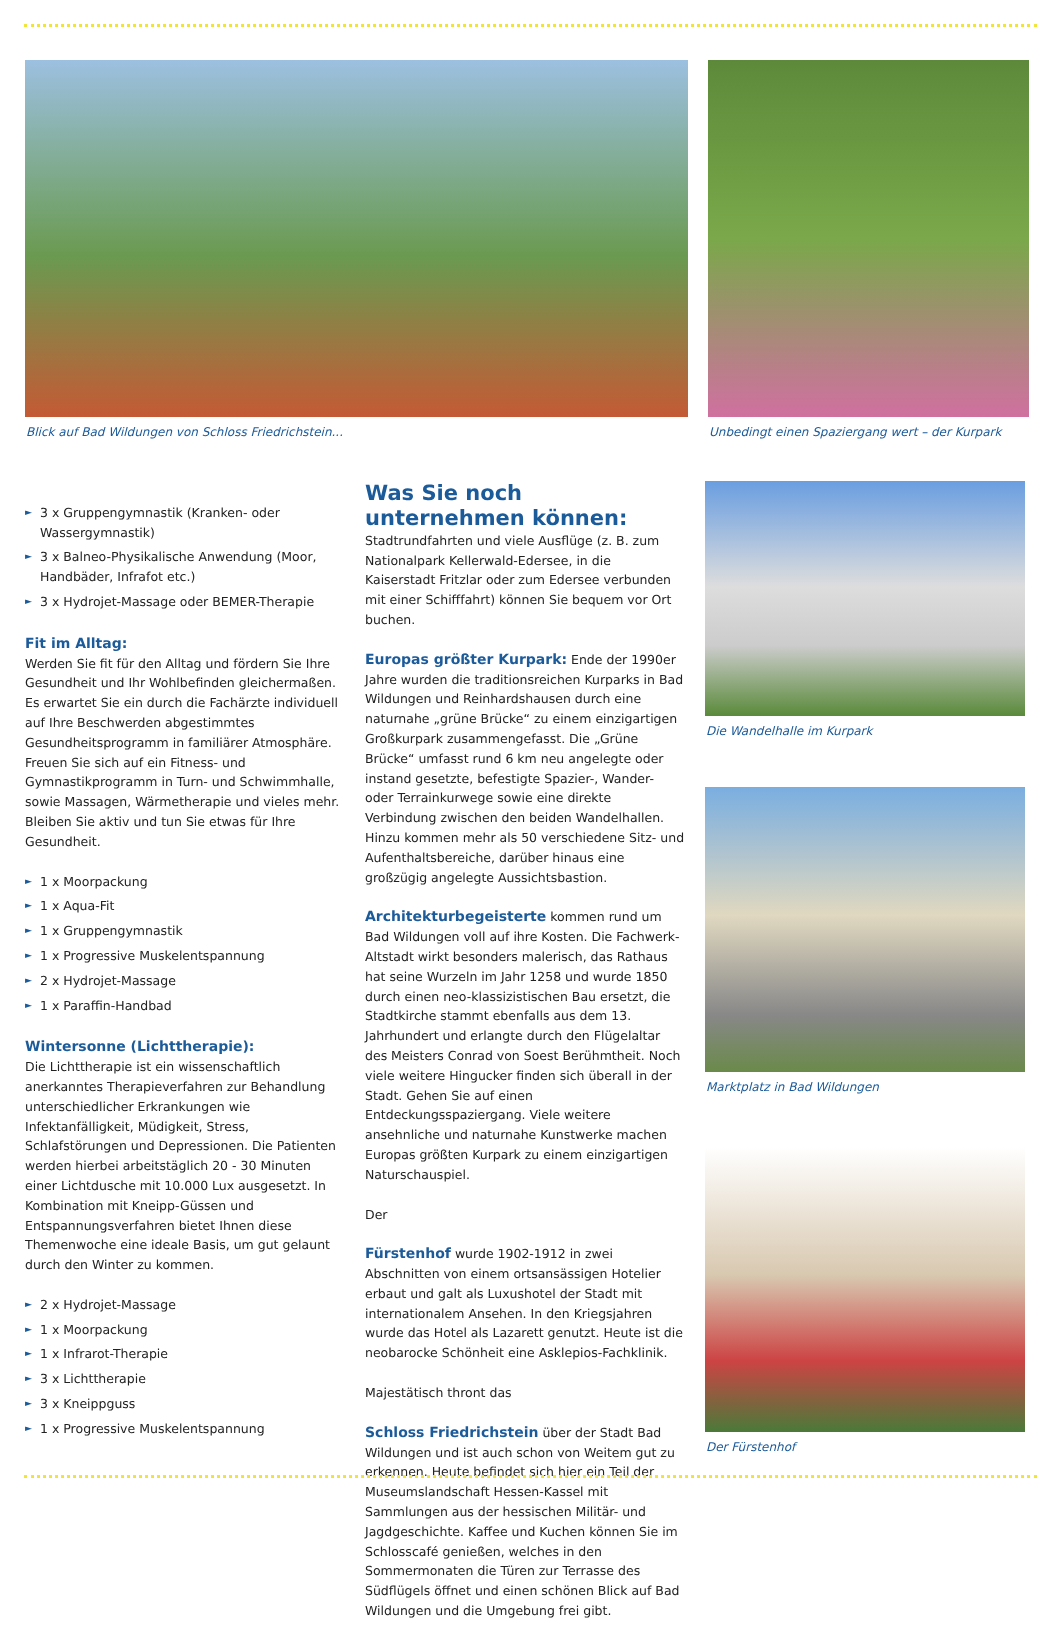Blick auf Bad Wildungen von Schloss Friedrichstein...
Unbedingt einen Spaziergang wert – der Kurpark
► 3 x Gruppengymnastik (Kranken- oder Wassergymnastik)
► 3 x Balneo-Physikalische Anwendung (Moor, Handbäder, Infrafot etc.)
► 3 x Hydrojet-Massage oder BEMER-Therapie
Fit im Alltag:
Werden Sie fit für den Alltag und fördern Sie Ihre Gesundheit und Ihr Wohlbefinden gleichermaßen. Es erwartet Sie ein durch die Fachärzte individuell auf Ihre Beschwerden abgestimmtes Gesundheitsprogramm in familiärer Atmosphäre. Freuen Sie sich auf ein Fitness- und Gymnastikprogramm in Turn- und Schwimmhalle, sowie Massagen, Wärmetherapie und vieles mehr. Bleiben Sie aktiv und tun Sie etwas für Ihre Gesundheit.
► 1 x Moorpackung
► 1 x Aqua-Fit
► 1 x Gruppengymnastik
► 1 x Progressive Muskelentspannung
► 2 x Hydrojet-Massage
► 1 x Paraffin-Handbad
Wintersonne (Lichttherapie):
Die Lichttherapie ist ein wissenschaftlich anerkanntes Therapieverfahren zur Behandlung unterschiedlicher Erkrankungen wie Infektanfälligkeit, Müdigkeit, Stress, Schlafstörungen und Depressionen. Die Patienten werden hierbei arbeitstäglich 20 - 30 Minuten einer Lichtdusche mit 10.000 Lux ausgesetzt. In Kombination mit Kneipp-Güssen und Entspannungsverfahren bietet Ihnen diese Themenwoche eine ideale Basis, um gut gelaunt durch den Winter zu kommen.
► 2 x Hydrojet-Massage
► 1 x Moorpackung
► 1 x Infrarot-Therapie
► 3 x Lichttherapie
► 3 x Kneippguss
► 1 x Progressive Muskelentspannung
Was Sie noch unternehmen können:
Stadtrundfahrten und viele Ausflüge (z. B. zum Nationalpark Kellerwald-Edersee, in die Kaiserstadt Fritzlar oder zum Edersee verbunden mit einer Schifffahrt) können Sie bequem vor Ort buchen.
Europas größter Kurpark:
Ende der 1990er Jahre wurden die traditionsreichen Kurparks in Bad Wildungen und Reinhardshausen durch eine naturnahe „grüne Brücke“ zu einem einzigartigen Großkurpark zusammengefasst. Die „Grüne Brücke“ umfasst rund 6 km neu angelegte oder instand gesetzte, befestigte Spazier-, Wander- oder Terrainkurwege sowie eine direkte Verbindung zwischen den beiden Wandelhallen. Hinzu kommen mehr als 50 verschiedene Sitz- und Aufenthaltsbereiche, darüber hinaus eine großzügig angelegte Aussichtsbastion.
Architekturbegeisterte
kommen rund um Bad Wildungen voll auf ihre Kosten. Die Fachwerk-Altstadt wirkt besonders malerisch, das Rathaus hat seine Wurzeln im Jahr 1258 und wurde 1850 durch einen neo-klassizistischen Bau ersetzt, die Stadtkirche stammt ebenfalls aus dem 13. Jahrhundert und erlangte durch den Flügelaltar des Meisters Conrad von Soest Berühmtheit. Noch viele weitere Hingucker finden sich überall in der Stadt. Gehen Sie auf einen Entdeckungsspaziergang. Viele weitere ansehnliche und naturnahe Kunstwerke machen Europas größten Kurpark zu einem einzigartigen Naturschauspiel.
Der
Fürstenhof
wurde 1902-1912 in zwei Abschnitten von einem ortsansässigen Hotelier erbaut und galt als Luxushotel der Stadt mit internationalem Ansehen. In den Kriegsjahren wurde das Hotel als Lazarett genutzt. Heute ist die neobarocke Schönheit eine Asklepios-Fachklinik.
Majestätisch thront das
Schloss Friedrichstein
über der Stadt Bad Wildungen und ist auch schon von Weitem gut zu erkennen. Heute befindet sich hier ein Teil der Museumslandschaft Hessen-Kassel mit Sammlungen aus der hessischen Militär- und Jagdgeschichte. Kaffee und Kuchen können Sie im Schlosscafé genießen, welches in den Sommermonaten die Türen zur Terrasse des Südflügels öffnet und einen schönen Blick auf Bad Wildungen und die Umgebung frei gibt.
Die Wandelhalle im Kurpark
Marktplatz in Bad Wildungen
Der Fürstenhof